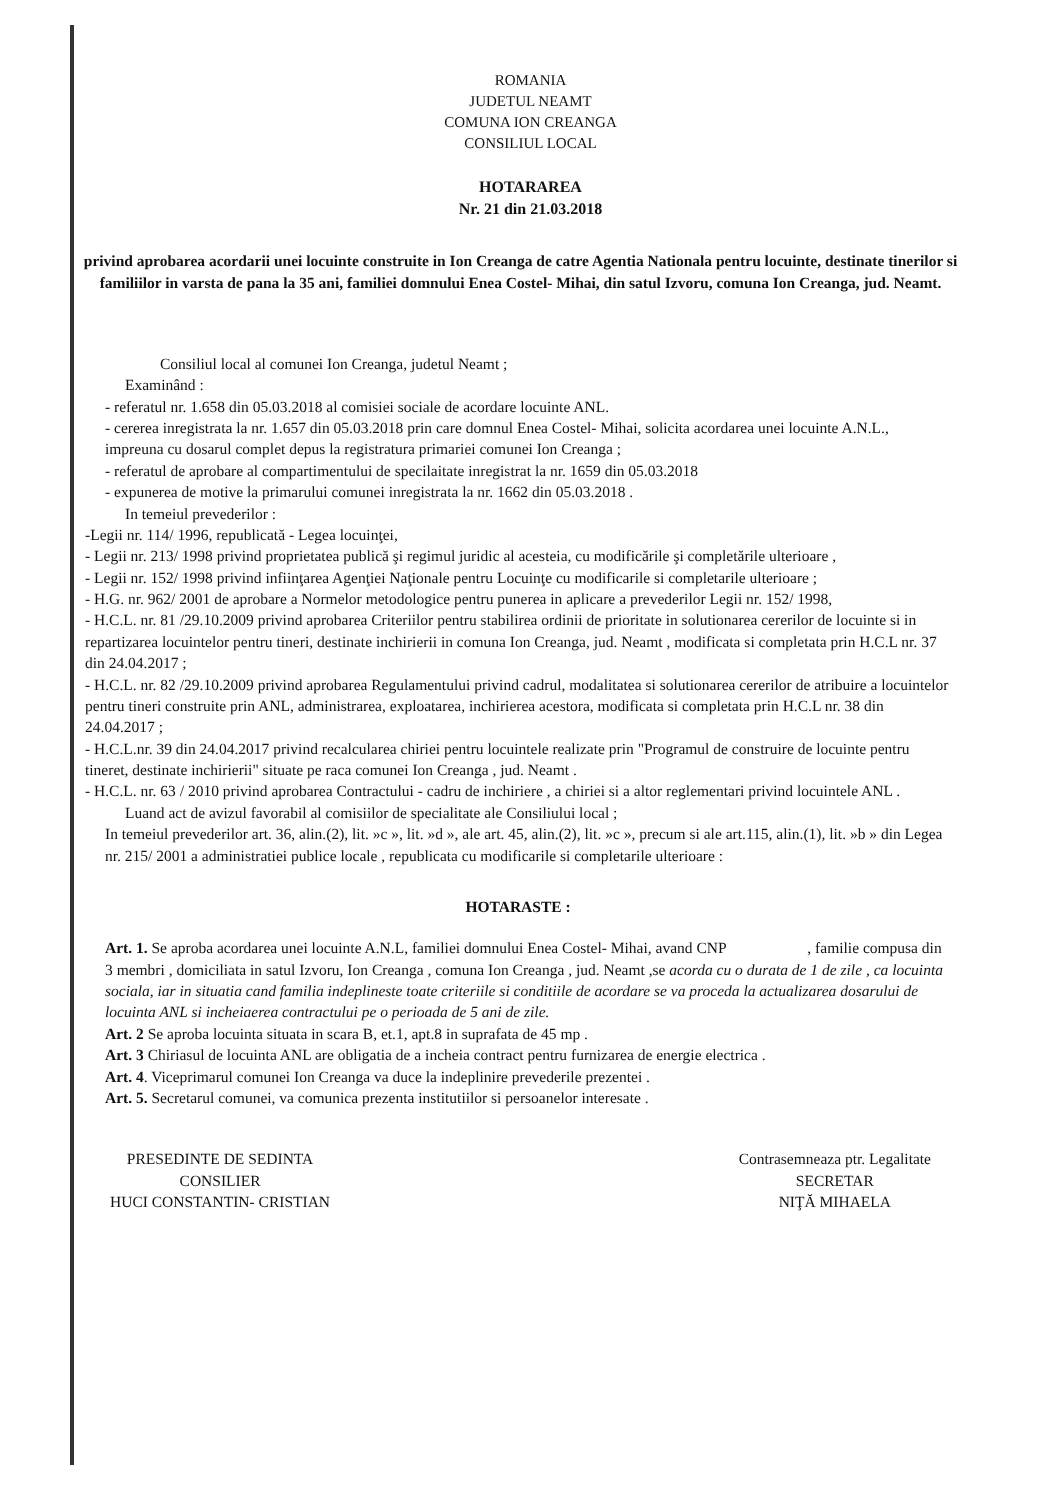ROMANIA
JUDETUL NEAMT
COMUNA ION CREANGA
CONSILIUL LOCAL
HOTARAREA
Nr. 21 din 21.03.2018
privind aprobarea acordarii unei locuinte construite in Ion Creanga de catre Agentia Nationala pentru locuinte, destinate tinerilor si familiilor in varsta de pana la 35 ani, familiei domnului Enea Costel- Mihai, din satul Izvoru, comuna Ion Creanga, jud. Neamt.
Consiliul local al comunei Ion Creanga, judetul Neamt ;
Examinând :
- referatul nr. 1.658 din 05.03.2018 al comisiei sociale de acordare locuinte ANL.
- cererea inregistrata la nr. 1.657 din 05.03.2018 prin care domnul Enea Costel- Mihai, solicita acordarea unei locuinte A.N.L., impreuna cu dosarul complet depus la registratura primariei comunei Ion Creanga ;
- referatul de aprobare al compartimentului de specilaitate inregistrat la nr. 1659 din 05.03.2018
- expunerea de motive la primarului comunei inregistrata la nr. 1662 din 05.03.2018 .
In temeiul prevederilor :
-Legii nr. 114/ 1996, republicată - Legea locuinţei,
- Legii nr. 213/ 1998 privind proprietatea publică şi regimul juridic al acesteia, cu modificările şi completările ulterioare ,
- Legii nr. 152/ 1998 privind infiinţarea Agenţiei Naţionale pentru Locuinţe cu modificarile si completarile ulterioare ;
- H.G. nr. 962/ 2001 de aprobare a Normelor metodologice pentru punerea in aplicare a prevederilor Legii nr. 152/ 1998,
- H.C.L. nr. 81 /29.10.2009 privind aprobarea Criteriilor pentru stabilirea ordinii de prioritate in solutionarea cererilor de locuinte si in repartizarea locuintelor pentru tineri, destinate inchirierii in comuna Ion Creanga, jud. Neamt , modificata si completata prin H.C.L nr. 37 din 24.04.2017 ;
- H.C.L. nr. 82 /29.10.2009 privind aprobarea Regulamentului privind cadrul, modalitatea si solutionarea cererilor de atribuire a locuintelor pentru tineri construite prin ANL, administrarea, exploatarea, inchirierea acestora, modificata si completata prin H.C.L nr. 38 din 24.04.2017 ;
- H.C.L.nr. 39 din 24.04.2017 privind recalcularea chiriei pentru locuintele realizate prin "Programul de construire de locuinte pentru tineret, destinate inchirierii" situate pe raca comunei Ion Creanga , jud. Neamt .
- H.C.L. nr. 63 / 2010 privind aprobarea Contractului - cadru de inchiriere , a chiriei si a altor reglementari privind locuintele ANL .
Luand act de avizul favorabil al comisiilor de specialitate ale Consiliului local ;
In temeiul prevederilor art. 36, alin.(2), lit. »c », lit. »d », ale art. 45, alin.(2), lit. »c », precum si ale art.115, alin.(1), lit. »b » din Legea nr. 215/ 2001 a administratiei publice locale , republicata cu modificarile si completarile ulterioare :
HOTARASTE :
Art. 1. Se aproba acordarea unei locuinte A.N.L, familiei domnului Enea Costel- Mihai, avand CNP , familie compusa din 3 membri , domiciliata in satul Izvoru, Ion Creanga , comuna Ion Creanga , jud. Neamt ,se acorda cu o durata de 1 de zile , ca locuinta sociala, iar in situatia cand familia indeplineste toate criteriile si conditiile de acordare se va proceda la actualizarea dosarului de locuinta ANL si incheiaerea contractului pe o perioada de 5 ani de zile.
Art. 2 Se aproba locuinta situata in scara B, et.1, apt.8 in suprafata de 45 mp .
Art. 3 Chiriasul de locuinta ANL are obligatia de a incheia contract pentru furnizarea de energie electrica .
Art. 4. Viceprimarul comunei Ion Creanga va duce la indeplinire prevederile prezentei .
Art. 5. Secretarul comunei, va comunica prezenta institutiilor si persoanelor interesate .
PRESEDINTE DE SEDINTA
CONSILIER
HUCI CONSTANTIN- CRISTIAN
Contrasemneaza ptr. Legalitate
SECRETAR
NIŢĂ MIHAELA